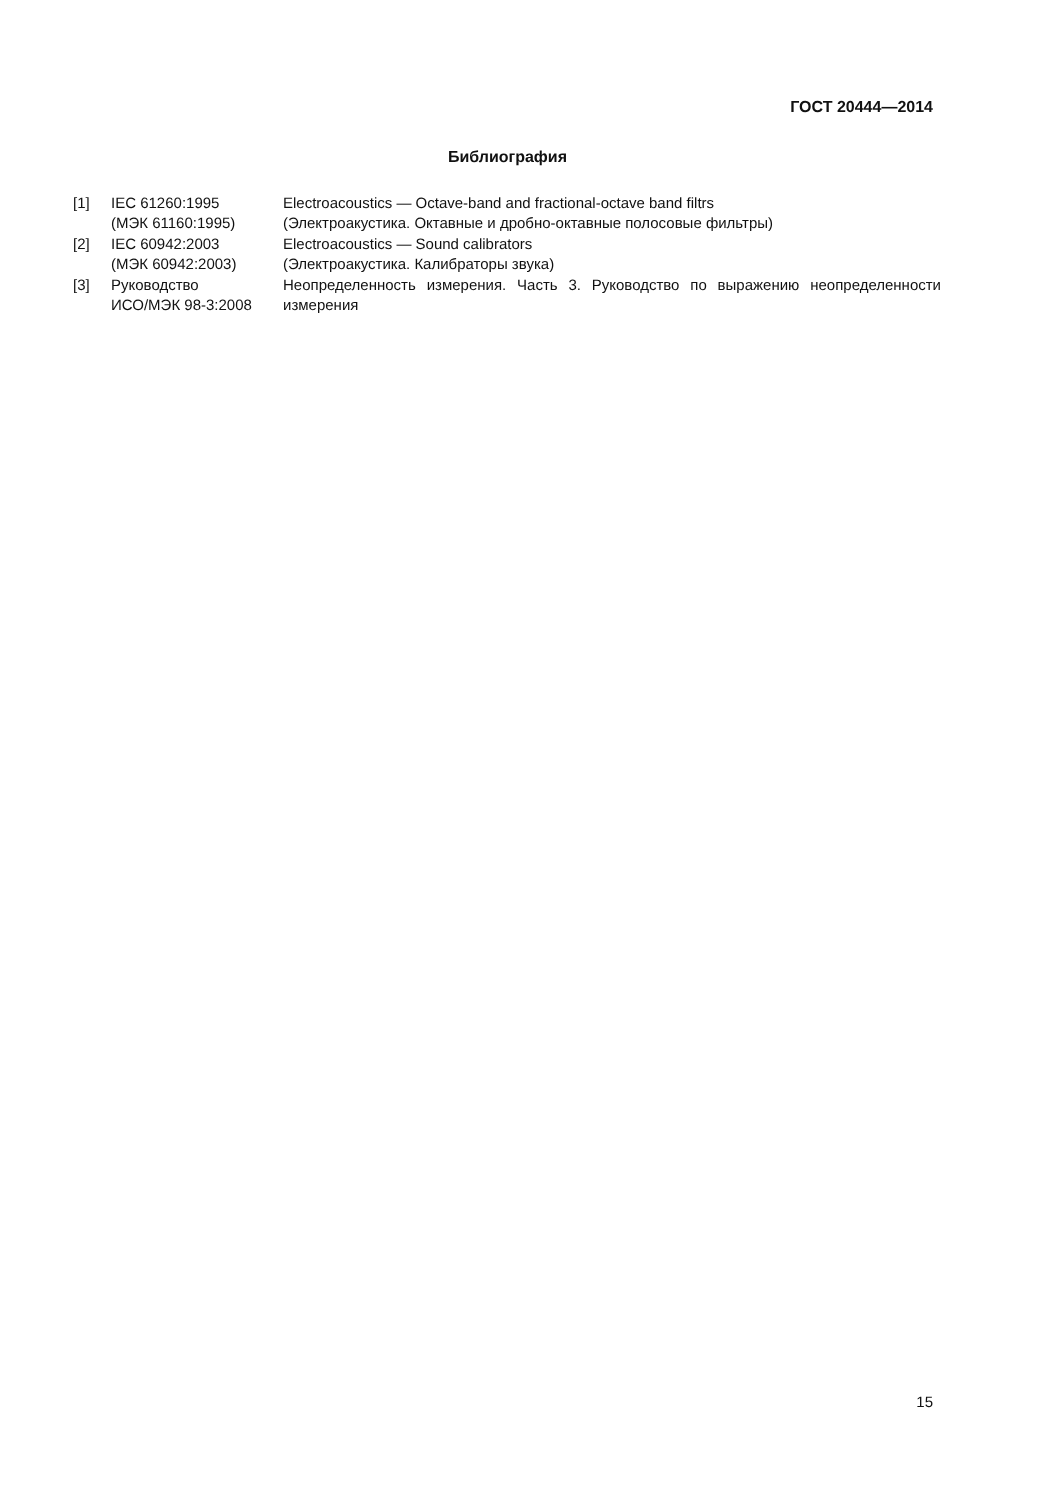ГОСТ 20444—2014
Библиография
| [1] | IEC 61260:1995 (МЭК 61160:1995) | Electroacoustics — Octave-band and fractional-octave band filtrs (Электроакустика. Октавные и дробно-октавные полосовые фильтры) |
| [2] | IEC 60942:2003 (МЭК 60942:2003) | Electroacoustics — Sound calibrators (Электроакустика. Калибраторы звука) |
| [3] | Руководство ИСО/МЭК 98-3:2008 | Неопределенность измерения. Часть 3. Руководство по выражению неопределенности измерения |
15